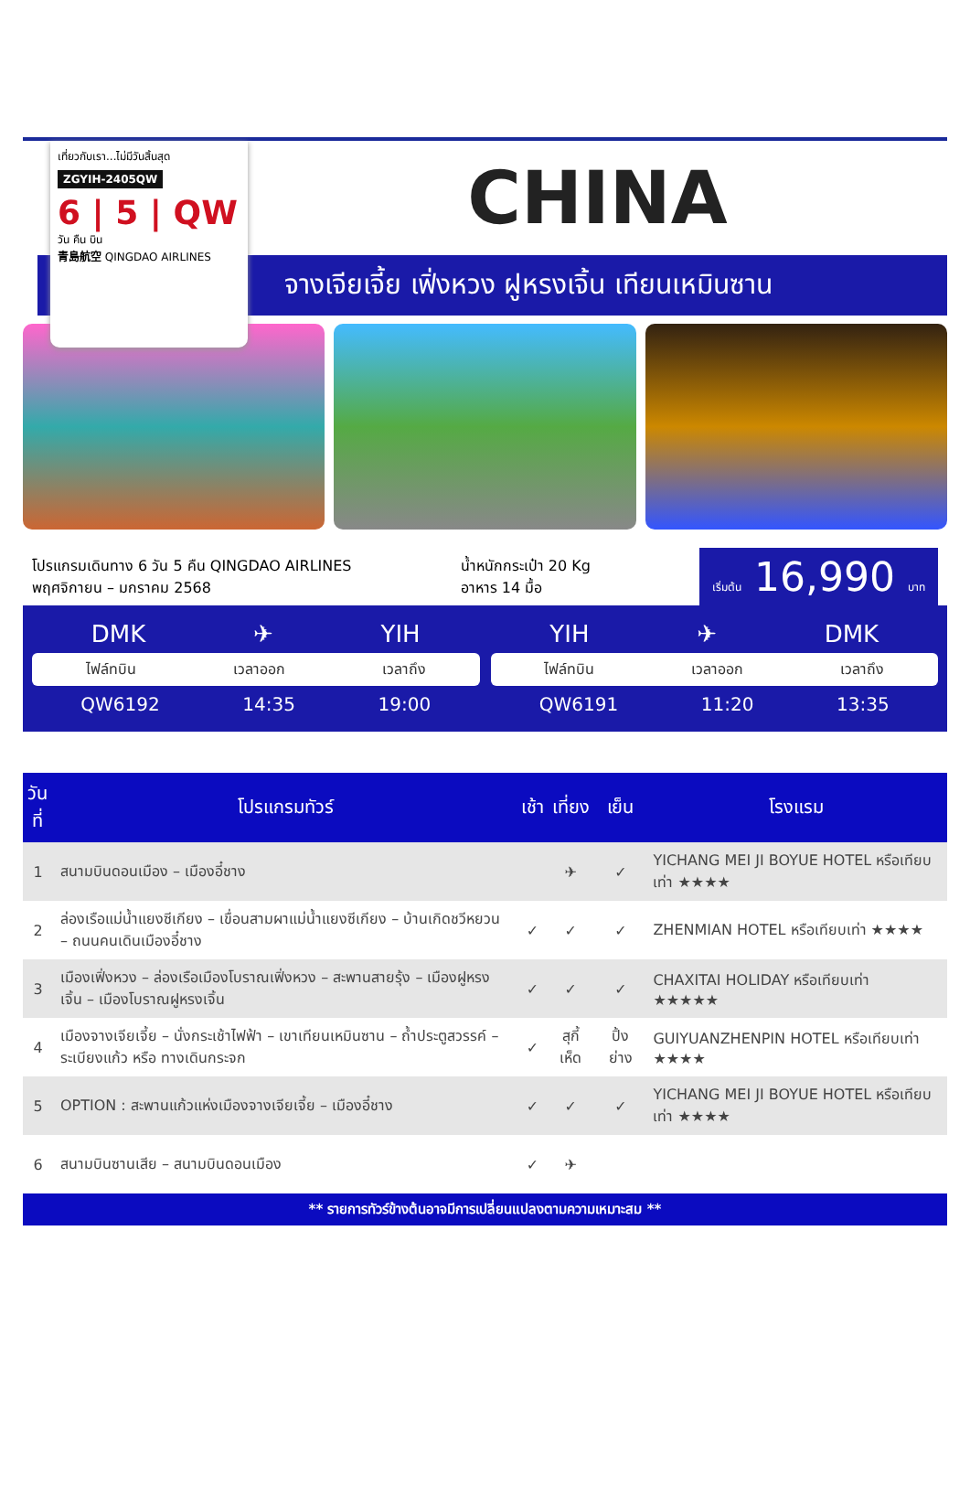เที่ยวกับเรา...ไม่มีวันสิ้นสุด
ZGYIH-2405QW
6 | 5 | QW
วัน คืน บิน
青島航空 QINGDAO AIRLINES
CHINA
จางเจียเจี้ย เฟิ่งหวง ฝูหรงเจิ้น เทียนเหมินซาน
โปรแกรมเดินทาง 6 วัน 5 คืน QINGDAO AIRLINES
พฤศจิกายน – มกราคม 2568
น้ำหนักกระเป๋า 20 Kg
อาหาร 14 มื้อ
เริ่มต้น 16,990 บาท
DMK ✈ YIH
ไฟล์ทบิน เวลาออก เวลาถึง
QW6192 14:35 19:00
YIH ✈ DMK
ไฟล์ทบิน เวลาออก เวลาถึง
QW6191 11:20 13:35
| วันที่ | โปรแกรมทัวร์ | เช้า | เที่ยง | เย็น | โรงแรม |
| --- | --- | --- | --- | --- | --- |
| 1 | สนามบินดอนเมือง – เมืองอี๋ชาง | | ✈ | ✓ | YICHANG MEI JI BOYUE HOTEL หรือเทียบเท่า ★★★★ |
| 2 | ล่องเรือแม่น้ำแยงซีเกียง – เขื่อนสามผาแม่น้ำแยงซีเกียง – บ้านเกิดชวีหยวน – ถนนคนเดินเมืองอี๋ชาง | ✓ | ✓ | ✓ | ZHENMIAN HOTEL หรือเทียบเท่า ★★★★ |
| 3 | เมืองเฟิ่งหวง – ล่องเรือเมืองโบราณเฟิ่งหวง – สะพานสายรุ้ง – เมืองฝูหรงเจิ้น – เมืองโบราณฝูหรงเจิ้น | ✓ | ✓ | ✓ | CHAXITAI HOLIDAY หรือเทียบเท่า ★★★★★ |
| 4 | เมืองจางเจียเจี้ย – นั่งกระเช้าไฟฟ้า – เขาเทียนเหมินซาน – ถ้ำประตูสวรรค์ – ระเบียงแก้ว หรือ ทางเดินกระจก | ✓ | สุกี้เห็ด | ปิ้งย่าง | GUIYUANZHENPIN HOTEL หรือเทียบเท่า ★★★★ |
| 5 | OPTION : สะพานแก้วแห่งเมืองจางเจียเจี้ย – เมืองอี๋ชาง | ✓ | ✓ | ✓ | YICHANG MEI JI BOYUE HOTEL หรือเทียบเท่า ★★★★ |
| 6 | สนามบินซานเสีย – สนามบินดอนเมือง | ✓ | ✈ | | |
** รายการทัวร์ข้างต้นอาจมีการเปลี่ยนแปลงตามความเหมาะสม **